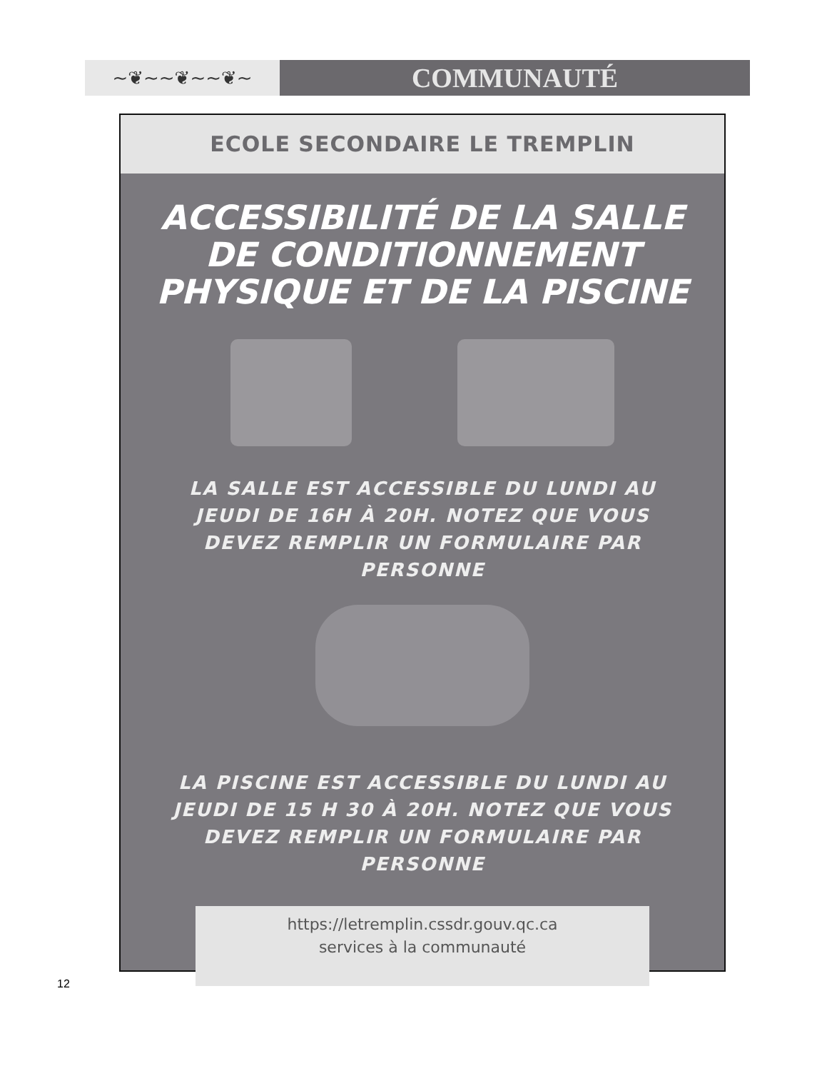~❦~~❦~~❦~
COMMUNAUTÉ
ECOLE SECONDAIRE LE TREMPLIN
ACCESSIBILITÉ DE LA SALLE
DE CONDITIONNEMENT
PHYSIQUE ET DE LA PISCINE
LA SALLE EST ACCESSIBLE DU LUNDI AU JEUDI DE 16H À 20H. NOTEZ QUE VOUS DEVEZ REMPLIR UN FORMULAIRE PAR PERSONNE
LA PISCINE EST ACCESSIBLE DU LUNDI AU JEUDI DE 15 H 30 À 20H. NOTEZ QUE VOUS DEVEZ REMPLIR UN FORMULAIRE PAR PERSONNE
https://letremplin.cssdr.gouv.qc.ca
services à la communauté
12